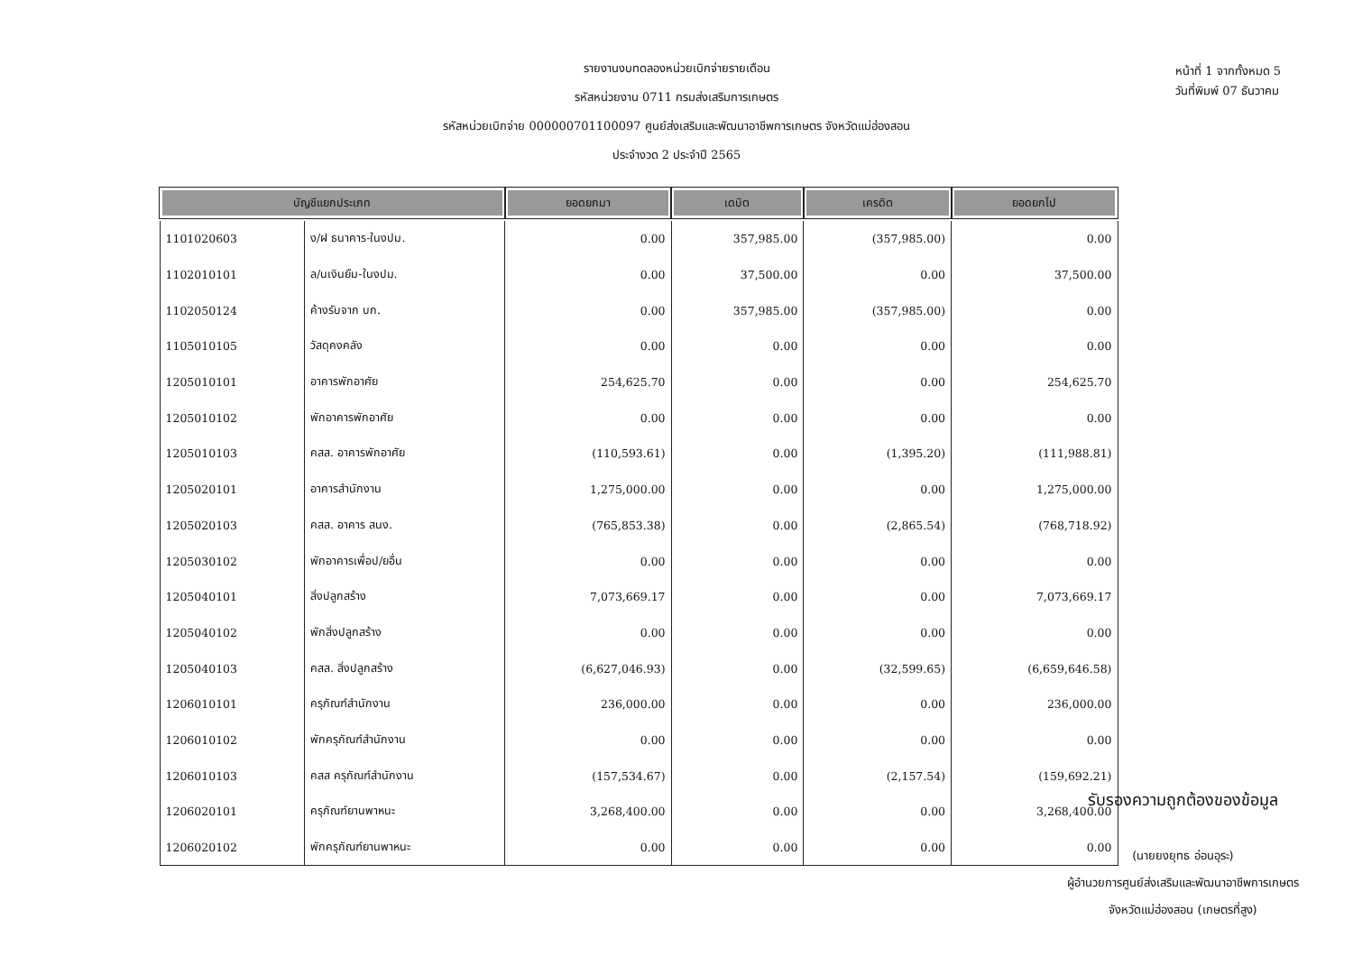รายงานงบทดลองหน่วยเบิกจ่ายรายเดือน
รหัสหน่วยงาน 0711 กรมส่งเสริมการเกษตร
รหัสหน่วยเบิกจ่าย 000000701100097 ศูนย์ส่งเสริมและพัฒนาอาชีพการเกษตร จังหวัดแม่ฮ่องสอน
ประจำงวด 2 ประจำปี 2565
หน้าที่ 1 จากทั้งหมด 5
วันที่พิมพ์ 07 ธันวาคม
| บัญชีแยกประเภท | | ยอดยกมา | เดบิต | เครดิต | ยอดยกไป |
| --- | --- | --- | --- | --- | --- |
| 1101020603 | ง/ฝ ธนาคาร-ในงปม. | 0.00 | 357,985.00 | (357,985.00) | 0.00 |
| 1102010101 | ล/นเงินยืม-ในงปม. | 0.00 | 37,500.00 | 0.00 | 37,500.00 |
| 1102050124 | ค้างรับจาก บก. | 0.00 | 357,985.00 | (357,985.00) | 0.00 |
| 1105010105 | วัสดุคงคลัง | 0.00 | 0.00 | 0.00 | 0.00 |
| 1205010101 | อาคารพักอาศัย | 254,625.70 | 0.00 | 0.00 | 254,625.70 |
| 1205010102 | พักอาคารพักอาศัย | 0.00 | 0.00 | 0.00 | 0.00 |
| 1205010103 | คสส. อาคารพักอาศัย | (110,593.61) | 0.00 | (1,395.20) | (111,988.81) |
| 1205020101 | อาคารสำนักงาน | 1,275,000.00 | 0.00 | 0.00 | 1,275,000.00 |
| 1205020103 | คสส. อาคาร สนง. | (765,853.38) | 0.00 | (2,865.54) | (768,718.92) |
| 1205030102 | พักอาคารเพื่อป/ยอื่น | 0.00 | 0.00 | 0.00 | 0.00 |
| 1205040101 | สิ่งปลูกสร้าง | 7,073,669.17 | 0.00 | 0.00 | 7,073,669.17 |
| 1205040102 | พักสิ่งปลูกสร้าง | 0.00 | 0.00 | 0.00 | 0.00 |
| 1205040103 | คสส. สิ่งปลูกสร้าง | (6,627,046.93) | 0.00 | (32,599.65) | (6,659,646.58) |
| 1206010101 | ครุภัณฑ์สำนักงาน | 236,000.00 | 0.00 | 0.00 | 236,000.00 |
| 1206010102 | พักครุภัณฑ์สำนักงาน | 0.00 | 0.00 | 0.00 | 0.00 |
| 1206010103 | คสส ครุภัณฑ์สำนักงาน | (157,534.67) | 0.00 | (2,157.54) | (159,692.21) |
| 1206020101 | ครุภัณฑ์ยานพาหนะ | 3,268,400.00 | 0.00 | 0.00 | 3,268,400.00 |
| 1206020102 | พักครุภัณฑ์ยานพาหนะ | 0.00 | 0.00 | 0.00 | 0.00 |
รับรองความถูกต้องของข้อมูล
(นายยงยุทธ อ่อนอุระ)
ผู้อำนวยการศูนย์ส่งเสริมและพัฒนาอาชีพการเกษตร
จังหวัดแม่ฮ่องสอน (เกษตรที่สูง)